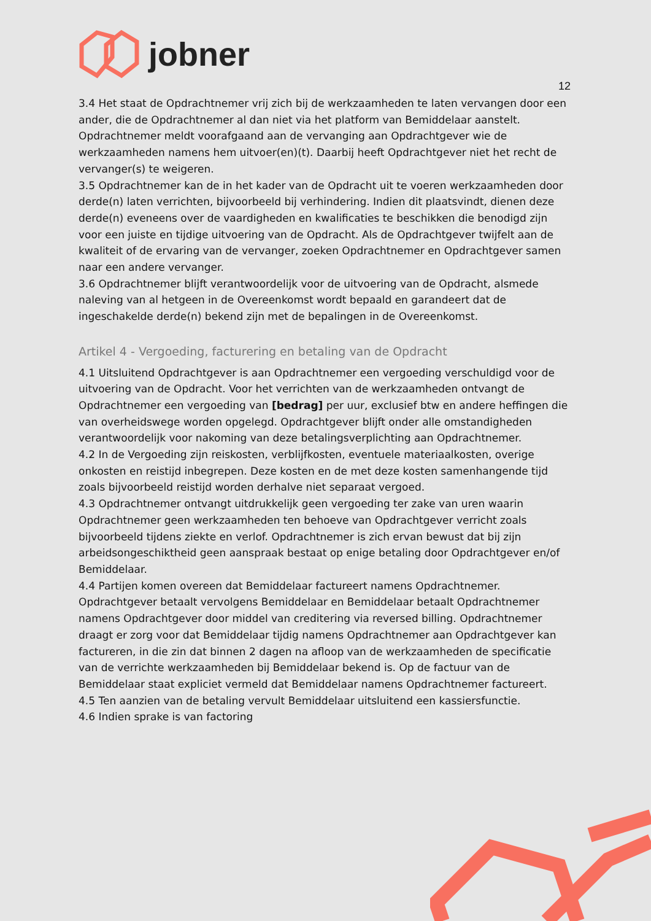jobner
12
3.4 Het staat de Opdrachtnemer vrij zich bij de werkzaamheden te laten vervangen door een ander, die de Opdrachtnemer al dan niet via het platform van Bemiddelaar aanstelt. Opdrachtnemer meldt voorafgaand aan de vervanging aan Opdrachtgever wie de werkzaamheden namens hem uitvoer(en)(t). Daarbij heeft Opdrachtgever niet het recht de vervanger(s) te weigeren.
3.5 Opdrachtnemer kan de in het kader van de Opdracht uit te voeren werkzaamheden door derde(n) laten verrichten, bijvoorbeeld bij verhindering. Indien dit plaatsvindt, dienen deze derde(n) eveneens over de vaardigheden en kwalificaties te beschikken die benodigd zijn voor een juiste en tijdige uitvoering van de Opdracht. Als de Opdrachtgever twijfelt aan de kwaliteit of de ervaring van de vervanger, zoeken Opdrachtnemer en Opdrachtgever samen naar een andere vervanger.
3.6 Opdrachtnemer blijft verantwoordelijk voor de uitvoering van de Opdracht, alsmede naleving van al hetgeen in de Overeenkomst wordt bepaald en garandeert dat de ingeschakelde derde(n) bekend zijn met de bepalingen in de Overeenkomst.
Artikel 4 - Vergoeding, facturering en betaling van de Opdracht
4.1 Uitsluitend Opdrachtgever is aan Opdrachtnemer een vergoeding verschuldigd voor de uitvoering van de Opdracht. Voor het verrichten van de werkzaamheden ontvangt de Opdrachtnemer een vergoeding van [bedrag] per uur, exclusief btw en andere heffingen die van overheidswege worden opgelegd. Opdrachtgever blijft onder alle omstandigheden verantwoordelijk voor nakoming van deze betalingsverplichting aan Opdrachtnemer.
4.2 In de Vergoeding zijn reiskosten, verblijfkosten, eventuele materiaalkosten, overige onkosten en reistijd inbegrepen. Deze kosten en de met deze kosten samenhangende tijd zoals bijvoorbeeld reistijd worden derhalve niet separaat vergoed.
4.3 Opdrachtnemer ontvangt uitdrukkelijk geen vergoeding ter zake van uren waarin Opdrachtnemer geen werkzaamheden ten behoeve van Opdrachtgever verricht zoals bijvoorbeeld tijdens ziekte en verlof. Opdrachtnemer is zich ervan bewust dat bij zijn arbeidsongeschiktheid geen aanspraak bestaat op enige betaling door Opdrachtgever en/of Bemiddelaar.
4.4 Partijen komen overeen dat Bemiddelaar factureert namens Opdrachtnemer. Opdrachtgever betaalt vervolgens Bemiddelaar en Bemiddelaar betaalt Opdrachtnemer namens Opdrachtgever door middel van creditering via reversed billing. Opdrachtnemer draagt er zorg voor dat Bemiddelaar tijdig namens Opdrachtnemer aan Opdrachtgever kan factureren, in die zin dat binnen 2 dagen na afloop van de werkzaamheden de specificatie van de verrichte werkzaamheden bij Bemiddelaar bekend is. Op de factuur van de Bemiddelaar staat expliciet vermeld dat Bemiddelaar namens Opdrachtnemer factureert.
4.5 Ten aanzien van de betaling vervult Bemiddelaar uitsluitend een kassiersfunctie.
4.6 Indien sprake is van factoring